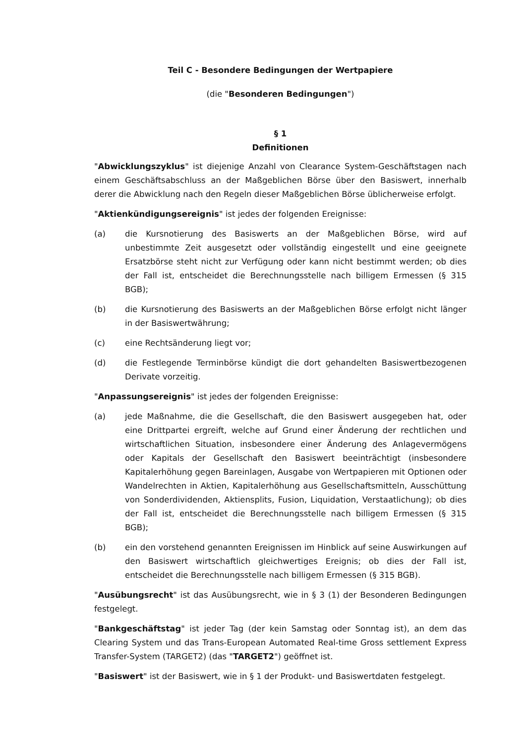Teil C - Besondere Bedingungen der Wertpapiere
(die "Besonderen Bedingungen")
§ 1
Definitionen
"Abwicklungszyklus" ist diejenige Anzahl von Clearance System-Geschäftstagen nach einem Geschäftsabschluss an der Maßgeblichen Börse über den Basiswert, innerhalb derer die Abwicklung nach den Regeln dieser Maßgeblichen Börse üblicherweise erfolgt.
"Aktienkündigungsereignis" ist jedes der folgenden Ereignisse:
(a) die Kursnotierung des Basiswerts an der Maßgeblichen Börse, wird auf unbestimmte Zeit ausgesetzt oder vollständig eingestellt und eine geeignete Ersatzbörse steht nicht zur Verfügung oder kann nicht bestimmt werden; ob dies der Fall ist, entscheidet die Berechnungsstelle nach billigem Ermessen (§ 315 BGB);
(b) die Kursnotierung des Basiswerts an der Maßgeblichen Börse erfolgt nicht länger in der Basiswertwährung;
(c) eine Rechtsänderung liegt vor;
(d) die Festlegende Terminbörse kündigt die dort gehandelten Basiswertbezogenen Derivate vorzeitig.
"Anpassungsereignis" ist jedes der folgenden Ereignisse:
(a) jede Maßnahme, die die Gesellschaft, die den Basiswert ausgegeben hat, oder eine Drittpartei ergreift, welche auf Grund einer Änderung der rechtlichen und wirtschaftlichen Situation, insbesondere einer Änderung des Anlagevermögens oder Kapitals der Gesellschaft den Basiswert beeinträchtigt (insbesondere Kapitalerhöhung gegen Bareinlagen, Ausgabe von Wertpapieren mit Optionen oder Wandelrechten in Aktien, Kapitalerhöhung aus Gesellschaftsmitteln, Ausschüttung von Sonderdividenden, Aktiensplits, Fusion, Liquidation, Verstaatlichung); ob dies der Fall ist, entscheidet die Berechnungsstelle nach billigem Ermessen (§ 315 BGB);
(b) ein den vorstehend genannten Ereignissen im Hinblick auf seine Auswirkungen auf den Basiswert wirtschaftlich gleichwertiges Ereignis; ob dies der Fall ist, entscheidet die Berechnungsstelle nach billigem Ermessen (§ 315 BGB).
"Ausübungsrecht" ist das Ausübungsrecht, wie in § 3 (1) der Besonderen Bedingungen festgelegt.
"Bankgeschäftstag" ist jeder Tag (der kein Samstag oder Sonntag ist), an dem das Clearing System und das Trans-European Automated Real-time Gross settlement Express Transfer-System (TARGET2) (das "TARGET2") geöffnet ist.
"Basiswert" ist der Basiswert, wie in § 1 der Produkt- und Basiswertdaten festgelegt.